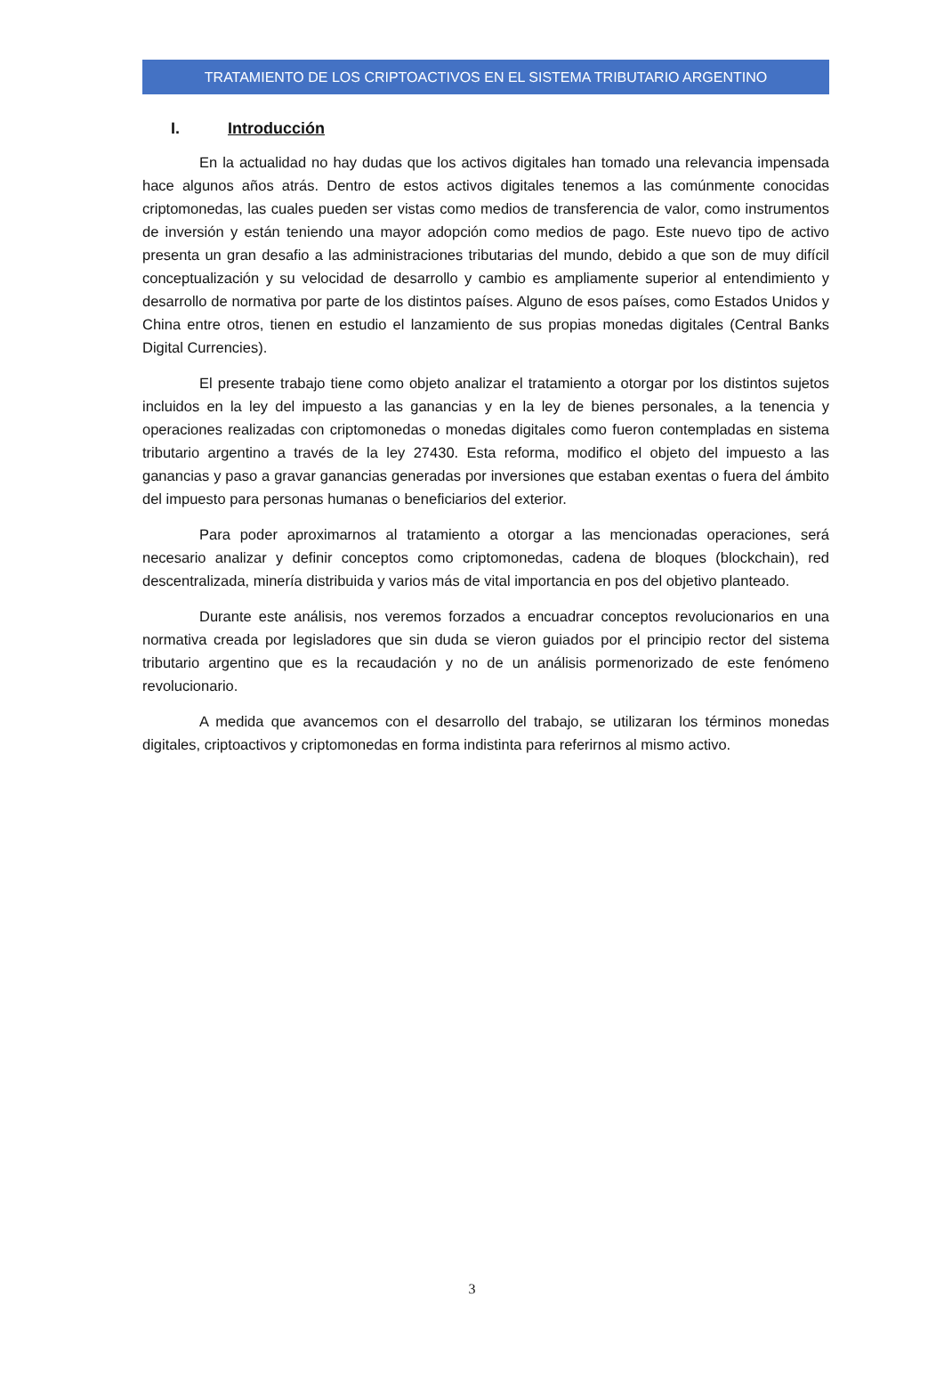TRATAMIENTO DE LOS CRIPTOACTIVOS EN EL SISTEMA TRIBUTARIO ARGENTINO
I. Introducción
En la actualidad no hay dudas que los activos digitales han tomado una relevancia impensada hace algunos años atrás. Dentro de estos activos digitales tenemos a las comúnmente conocidas criptomonedas, las cuales pueden ser vistas como medios de transferencia de valor, como instrumentos de inversión y están teniendo una mayor adopción como medios de pago. Este nuevo tipo de activo presenta un gran desafio a las administraciones tributarias del mundo, debido a que son de muy difícil conceptualización y su velocidad de desarrollo y cambio es ampliamente superior al entendimiento y desarrollo de normativa por parte de los distintos países. Alguno de esos países, como Estados Unidos y China entre otros, tienen en estudio el lanzamiento de sus propias monedas digitales (Central Banks Digital Currencies).
El presente trabajo tiene como objeto analizar el tratamiento a otorgar por los distintos sujetos incluidos en la ley del impuesto a las ganancias y en la ley de bienes personales, a la tenencia y operaciones realizadas con criptomonedas o monedas digitales como fueron contempladas en sistema tributario argentino a través de la ley 27430. Esta reforma, modifico el objeto del impuesto a las ganancias y paso a gravar ganancias generadas por inversiones que estaban exentas o fuera del ámbito del impuesto para personas humanas o beneficiarios del exterior.
Para poder aproximarnos al tratamiento a otorgar a las mencionadas operaciones, será necesario analizar y definir conceptos como criptomonedas, cadena de bloques (blockchain), red descentralizada, minería distribuida y varios más de vital importancia en pos del objetivo planteado.
Durante este análisis, nos veremos forzados a encuadrar conceptos revolucionarios en una normativa creada por legisladores que sin duda se vieron guiados por el principio rector del sistema tributario argentino que es la recaudación y no de un análisis pormenorizado de este fenómeno revolucionario.
A medida que avancemos con el desarrollo del trabajo, se utilizaran los términos monedas digitales, criptoactivos y criptomonedas en forma indistinta para referirnos al mismo activo.
3